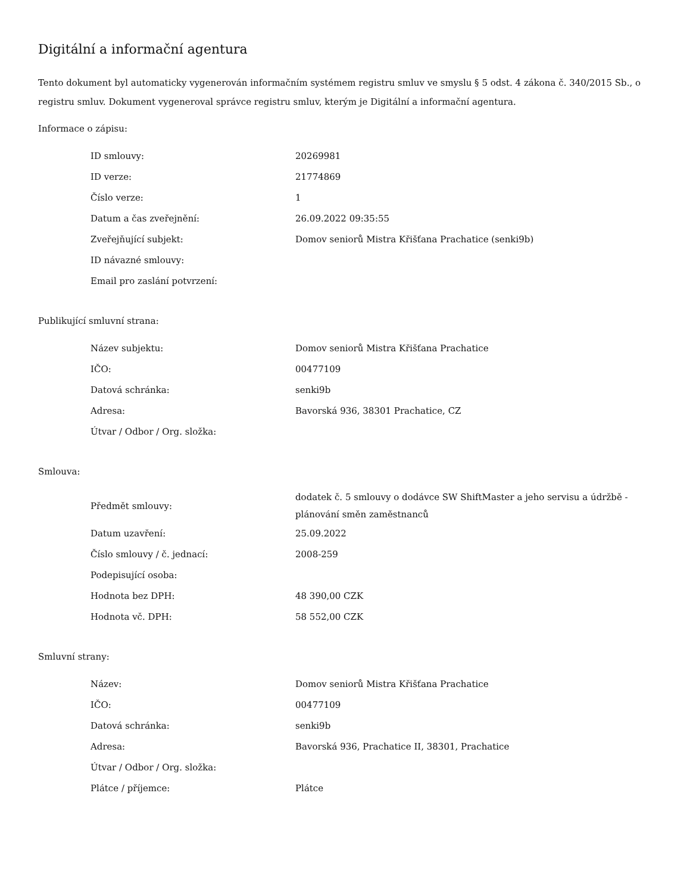Digitální a informační agentura
Tento dokument byl automaticky vygenerován informačním systémem registru smluv ve smyslu § 5 odst. 4 zákona č. 340/2015 Sb., o registru smluv. Dokument vygeneroval správce registru smluv, kterým je Digitální a informační agentura.
Informace o zápisu:
| ID smlouvy: | 20269981 |
| ID verze: | 21774869 |
| Číslo verze: | 1 |
| Datum a čas zveřejnění: | 26.09.2022 09:35:55 |
| Zveřejňující subjekt: | Domov seniorů Mistra Křišťana Prachatice (senki9b) |
| ID návazné smlouvy: | |
| Email pro zaslání potvrzení: | |
Publikující smluvní strana:
| Název subjektu: | Domov seniorů Mistra Křišťana Prachatice |
| IČO: | 00477109 |
| Datová schránka: | senki9b |
| Adresa: | Bavorská 936, 38301 Prachatice, CZ |
| Útvar / Odbor / Org. složka: | |
Smlouva:
| Předmět smlouvy: | dodatek č. 5 smlouvy o dodávce SW ShiftMaster a jeho servisu a údržbě - plánování směn zaměstnanců |
| Datum uzavření: | 25.09.2022 |
| Číslo smlouvy / č. jednací: | 2008-259 |
| Podepisující osoba: | |
| Hodnota bez DPH: | 48 390,00 CZK |
| Hodnota vč. DPH: | 58 552,00 CZK |
Smluvní strany:
| Název: | Domov seniorů Mistra Křišťana Prachatice |
| IČO: | 00477109 |
| Datová schránka: | senki9b |
| Adresa: | Bavorská 936, Prachatice II, 38301, Prachatice |
| Útvar / Odbor / Org. složka: | |
| Plátce / příjemce: | Plátce |